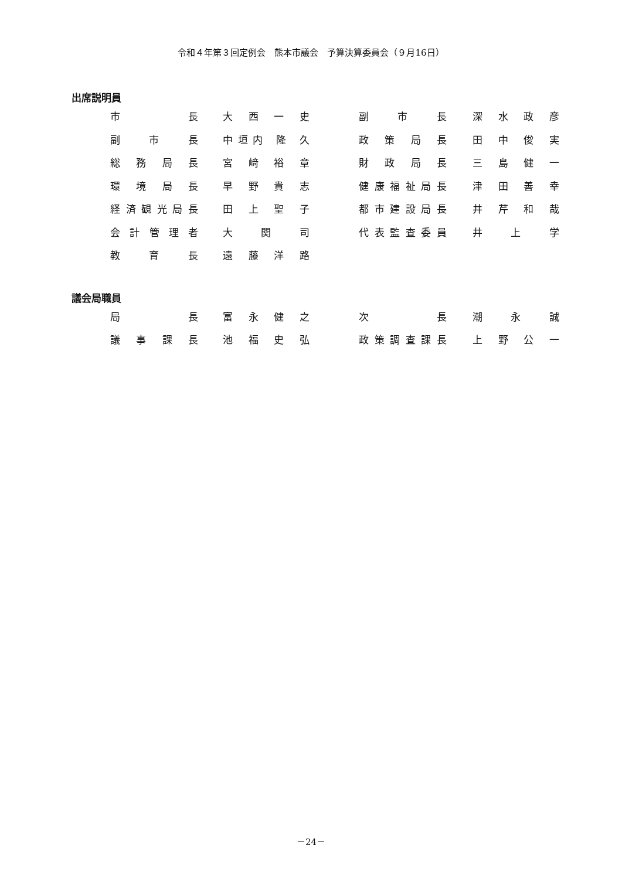令和４年第３回定例会　熊本市議会　予算決算委員会（９月16日）
出席説明員
| 市 長 | 大 西 一 史 | 副 市 長 | 深 水 政 彦 |
| 副 市 長 | 中垣内 隆 久 | 政 策 局 長 | 田 中 俊 実 |
| 総 務 局 長 | 宮 﨑 裕 章 | 財 政 局 長 | 三 島 健 一 |
| 環 境 局 長 | 早 野 貴 志 | 健康福祉局長 | 津 田 善 幸 |
| 経済観光局長 | 田 上 聖 子 | 都市建設局長 | 井 芹 和 哉 |
| 会計管理者 | 大 関 司 | 代表監査委員 | 井 上 学 |
| 教 育 長 | 遠 藤 洋 路 | | |
議会局職員
| 局 長 | 富 永 健 之 | 次 長 | 潮 永 誠 |
| 議 事 課 長 | 池 福 史 弘 | 政策調査課長 | 上 野 公 一 |
－24－